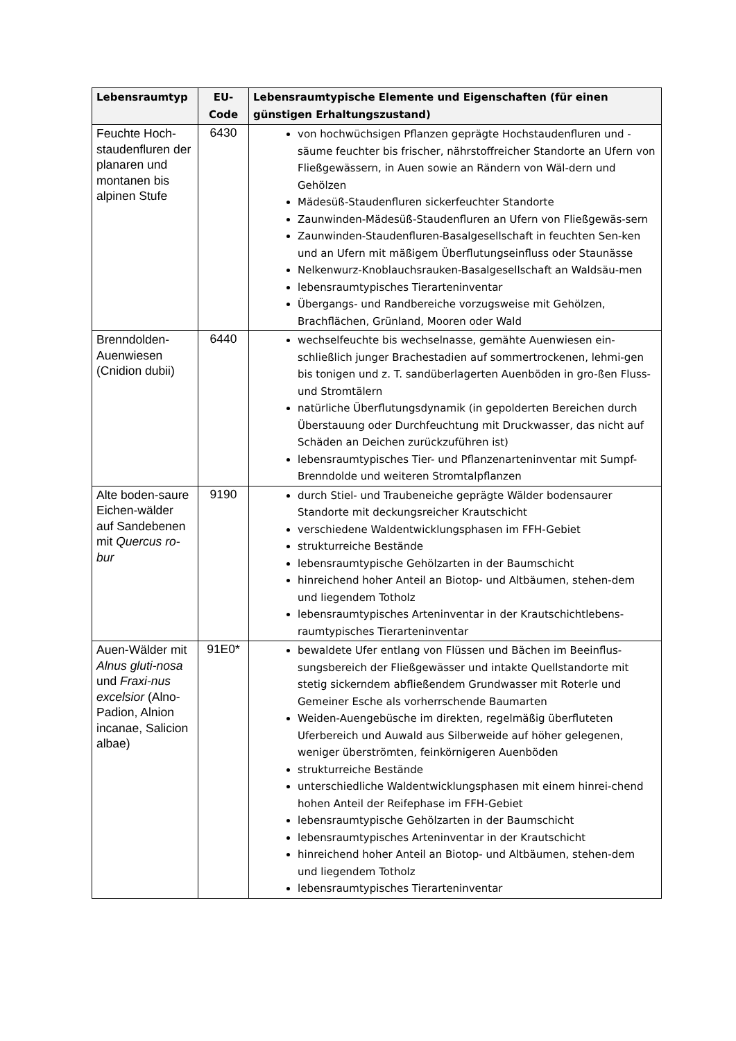| Lebensraumtyp | EU- Code | Lebensraumtypische Elemente und Eigenschaften (für einen günstigen Erhaltungszustand) |
| --- | --- | --- |
| Feuchte Hoch-staudenfluren der planaren und montanen bis alpinen Stufe | 6430 | von hochwüchsigen Pflanzen geprägte Hochstaudenfluren und -säume feuchter bis frischer, nährstoffreicher Standorte an Ufern von Fließgewässern, in Auen sowie an Rändern von Wäl-dern und Gehölzen Mädesüß-Staudenfluren sickerfeuchter Standorte Zaunwinden-Mädesüß-Staudenfluren an Ufern von Fließgewäs-sern Zaunwinden-Staudenfluren-Basalgesellschaft in feuchten Sen-ken und an Ufern mit mäßigem Überflutungseinfluss oder Staunässe Nelkenwurz-Knoblauchsrauken-Basalgesellschaft an Waldsäu-men lebensraumtypisches Tierarteninventar Übergangs- und Randbereiche vorzugsweise mit Gehölzen, Brachflächen, Grünland, Mooren oder Wald |
| Brenndolden-Auenwiesen (Cnidion dubii) | 6440 | wechselfeuchte bis wechselnasse, gemähte Auenwiesen ein-schließlich junger Brachestadien auf sommertrockenen, lehmi-gen bis tonigen und z. T. sandüberlagerten Auenböden in gro-ßen Fluss- und Stromtälern natürliche Überflutungsdynamik (in gepolderten Bereichen durch Überstauung oder Durchfeuchtung mit Druckwasser, das nicht auf Schäden an Deichen zurückzuführen ist) lebensraumtypisches Tier- und Pflanzenarteninventar mit Sumpf-Brenndolde und weiteren Stromtalpflanzen |
| Alte boden-saure Eichen-wälder auf Sandebenen mit Quercus ro-bur | 9190 | durch Stiel- und Traubeneiche geprägte Wälder bodensaurer Standorte mit deckungsreicher Krautschicht verschiedene Waldentwicklungsphasen im FFH-Gebiet strukturreiche Bestände lebensraumtypische Gehölzarten in der Baumschicht hinreichend hoher Anteil an Biotop- und Altbäumen, stehen-dem und liegendem Totholz lebensraumtypisches Arteninventar in der Krautschichtlebens-raumtypisches Tierarteninventar |
| Auen-Wälder mit Alnus gluti-nosa und Fraxi-nus excelsior (Alno-Padion, Alnion incanae, Salicion albae) | 91E0* | bewaldete Ufer entlang von Flüssen und Bächen im Beeinflus-sungsbereich der Fließgewässer und intakte Quellstandorte mit stetig sickerndem abfließendem Grundwasser mit Roterle und Gemeiner Esche als vorherrschende Baumarten Weiden-Auengebüsche im direkten, regelmäßig überfluteten Uferbereich und Auwald aus Silberweide auf höher gelegenen, weniger überströmten, feinkörnigeren Auenböden strukturreiche Bestände unterschiedliche Waldentwicklungsphasen mit einem hinrei-chend hohen Anteil der Reifephase im FFH-Gebiet lebensraumtypische Gehölzarten in der Baumschicht lebensraumtypisches Arteninventar in der Krautschicht hinreichend hoher Anteil an Biotop- und Altbäumen, stehen-dem und liegendem Totholz lebensraumtypisches Tierarteninventar |